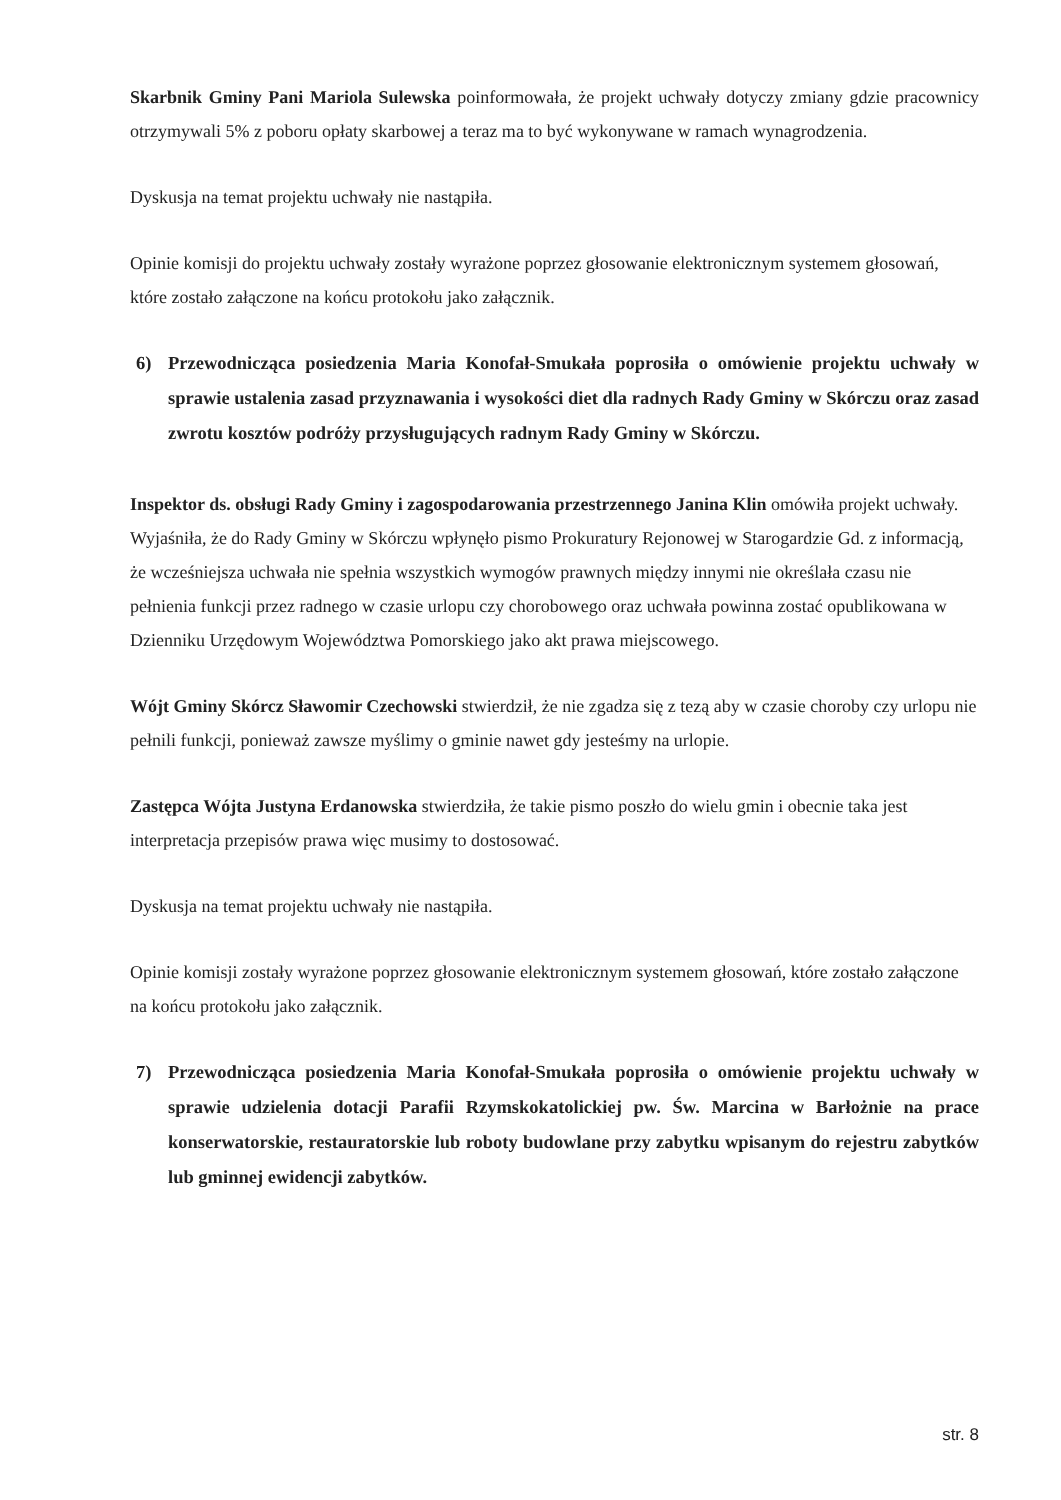Skarbnik Gminy Pani Mariola Sulewska poinformowała, że projekt uchwały dotyczy zmiany gdzie pracownicy otrzymywali 5% z poboru opłaty skarbowej a teraz ma to być wykonywane w ramach wynagrodzenia.
Dyskusja na temat projektu uchwały nie nastąpiła.
Opinie komisji do projektu uchwały zostały wyrażone poprzez głosowanie elektronicznym systemem głosowań, które zostało załączone na końcu protokołu jako załącznik.
6) Przewodnicząca posiedzenia Maria Konofał-Smukała poprosiła o omówienie projektu uchwały w sprawie ustalenia zasad przyznawania i wysokości diet dla radnych Rady Gminy w Skórczu oraz zasad zwrotu kosztów podróży przysługujących radnym Rady Gminy w Skórczu.
Inspektor ds. obsługi Rady Gminy i zagospodarowania przestrzennego Janina Klin omówiła projekt uchwały. Wyjaśniła, że do Rady Gminy w Skórczu wpłynęło pismo Prokuratury Rejonowej w Starogardzie Gd. z informacją, że wcześniejsza uchwała nie spełnia wszystkich wymogów prawnych między innymi nie określała czasu nie pełnienia funkcji przez radnego w czasie urlopu czy chorobowego oraz uchwała powinna zostać opublikowana w Dzienniku Urzędowym Województwa Pomorskiego jako akt prawa miejscowego.
Wójt Gminy Skórcz Sławomir Czechowski stwierdził, że nie zgadza się z tezą aby w czasie choroby czy urlopu nie pełnili funkcji, ponieważ zawsze myślimy o gminie nawet gdy jesteśmy na urlopie.
Zastępca Wójta Justyna Erdanowska stwierdziła, że takie pismo poszło do wielu gmin i obecnie taka jest interpretacja przepisów prawa więc musimy to dostosować.
Dyskusja na temat projektu uchwały nie nastąpiła.
Opinie komisji zostały wyrażone poprzez głosowanie elektronicznym systemem głosowań, które zostało załączone na końcu protokołu jako załącznik.
7) Przewodnicząca posiedzenia Maria Konofał-Smukała poprosiła o omówienie projektu uchwały w sprawie udzielenia dotacji Parafii Rzymskokatolickiej pw. Św. Marcina w Barłożnie na prace konserwatorskie, restauratorskie lub roboty budowlane przy zabytku wpisanym do rejestru zabytków lub gminnej ewidencji zabytków.
str. 8